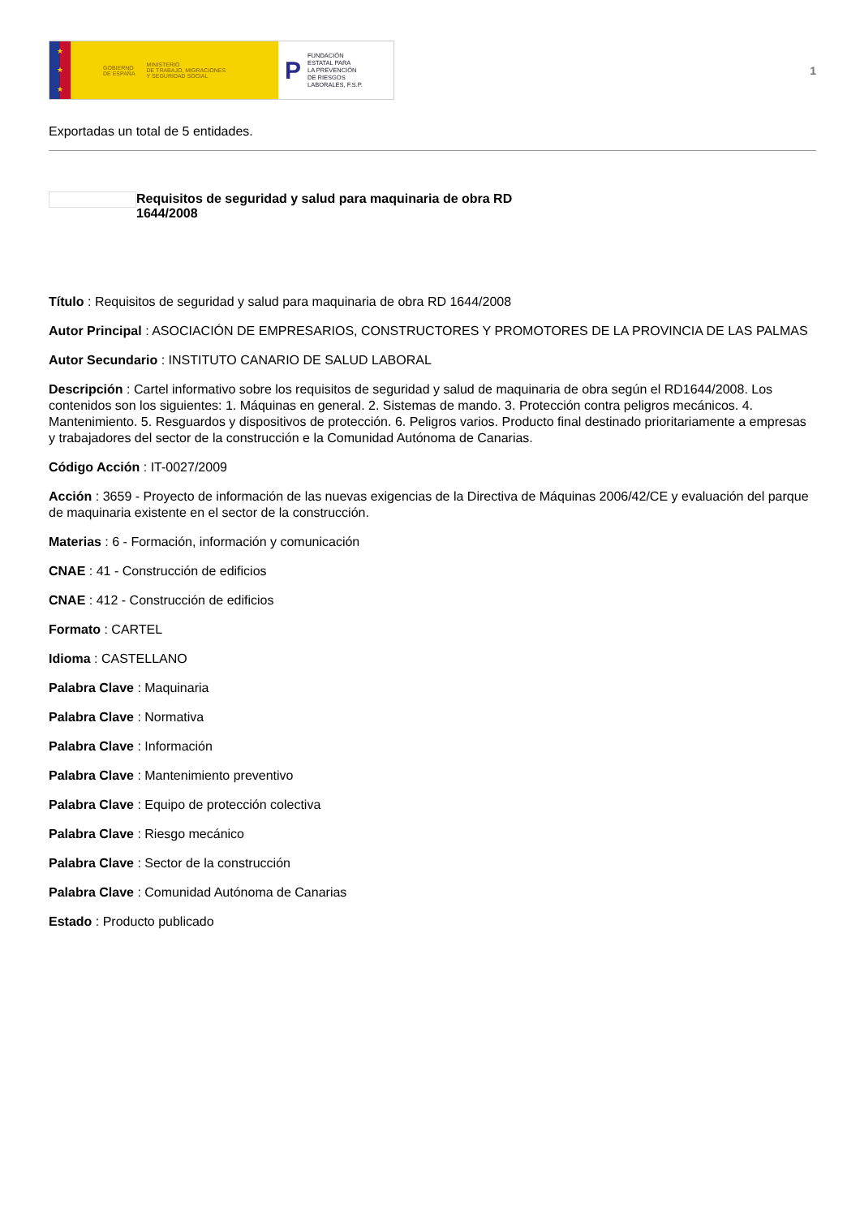★
★
★
GOBIERNO
DE ESPAÑA MINISTERIO
DE TRABAJO, MIGRACIONES
Y SEGURIDAD SOCIAL
P FUNDACIÓN
ESTATAL PARA
LA PREVENCIÓN
DE RIESGOS
LABORALES, F.S.P.
1
Exportadas un total de 5 entidades.
Requisitos de seguridad y salud para maquinaria de obra RD 1644/2008
Título : Requisitos de seguridad y salud para maquinaria de obra RD 1644/2008
Autor Principal : ASOCIACIÓN DE EMPRESARIOS, CONSTRUCTORES Y PROMOTORES DE LA PROVINCIA DE LAS PALMAS
Autor Secundario : INSTITUTO CANARIO DE SALUD LABORAL
Descripción : Cartel informativo sobre los requisitos de seguridad y salud de maquinaria de obra según el RD1644/2008. Los contenidos son los siguientes: 1. Máquinas en general. 2. Sistemas de mando. 3. Protección contra peligros mecánicos. 4. Mantenimiento. 5. Resguardos y dispositivos de protección. 6. Peligros varios. Producto final destinado prioritariamente a empresas y trabajadores del sector de la construcción e la Comunidad Autónoma de Canarias.
Código Acción : IT-0027/2009
Acción : 3659 - Proyecto de información de las nuevas exigencias de la Directiva de Máquinas 2006/42/CE y evaluación del parque de maquinaria existente en el sector de la construcción.
Materias : 6 - Formación, información y comunicación
CNAE : 41 - Construcción de edificios
CNAE : 412 - Construcción de edificios
Formato : CARTEL
Idioma : CASTELLANO
Palabra Clave : Maquinaria
Palabra Clave : Normativa
Palabra Clave : Información
Palabra Clave : Mantenimiento preventivo
Palabra Clave : Equipo de protección colectiva
Palabra Clave : Riesgo mecánico
Palabra Clave : Sector de la construcción
Palabra Clave : Comunidad Autónoma de Canarias
Estado : Producto publicado